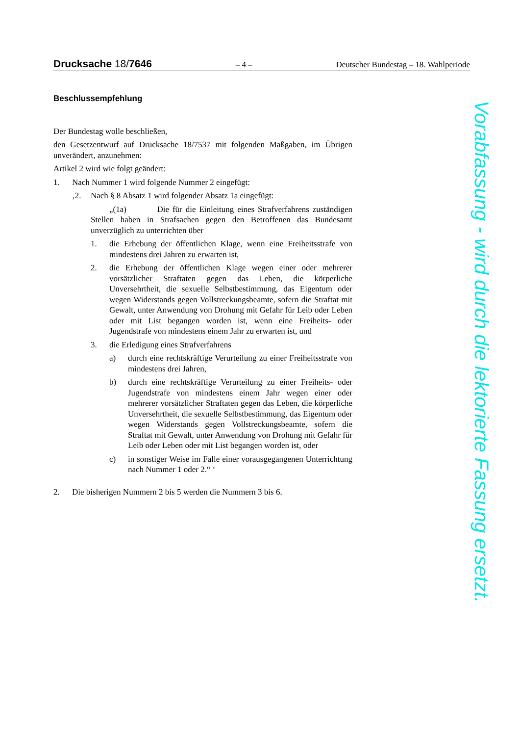Drucksache 18/7646 – 4 – Deutscher Bundestag – 18. Wahlperiode
Beschlussempfehlung
Der Bundestag wolle beschließen,
den Gesetzentwurf auf Drucksache 18/7537 mit folgenden Maßgaben, im Übrigen unverändert, anzunehmen:
Artikel 2 wird wie folgt geändert:
1. Nach Nummer 1 wird folgende Nummer 2 eingefügt:
‚2. Nach § 8 Absatz 1 wird folgender Absatz 1a eingefügt:
„(1a) Die für die Einleitung eines Strafverfahrens zuständigen Stellen haben in Strafsachen gegen den Betroffenen das Bundesamt unverzüglich zu unterrichten über
1. die Erhebung der öffentlichen Klage, wenn eine Freiheitsstrafe von mindestens drei Jahren zu erwarten ist,
2. die Erhebung der öffentlichen Klage wegen einer oder mehrerer vorsätzlicher Straftaten gegen das Leben, die körperliche Unversehrtheit, die sexuelle Selbstbestimmung, das Eigentum oder wegen Widerstands gegen Vollstreckungsbeamte, sofern die Straftat mit Gewalt, unter Anwendung von Drohung mit Gefahr für Leib oder Leben oder mit List begangen worden ist, wenn eine Freiheits- oder Jugendstrafe von mindestens einem Jahr zu erwarten ist, und
3. die Erledigung eines Strafverfahrens
a) durch eine rechtskräftige Verurteilung zu einer Freiheitsstrafe von mindestens drei Jahren,
b) durch eine rechtskräftige Verurteilung zu einer Freiheits- oder Jugendstrafe von mindestens einem Jahr wegen einer oder mehrerer vorsätzlicher Straftaten gegen das Leben, die körperliche Unversehrtheit, die sexuelle Selbstbestimmung, das Eigentum oder wegen Widerstands gegen Vollstreckungsbeamte, sofern die Straftat mit Gewalt, unter Anwendung von Drohung mit Gefahr für Leib oder Leben oder mit List begangen worden ist, oder
c) in sonstiger Weise im Falle einer vorausgegangenen Unterrichtung nach Nummer 1 oder 2.“ ‘
2. Die bisherigen Nummern 2 bis 5 werden die Nummern 3 bis 6.
Vorabfassung - wird durch die lektorierte Fassung ersetzt.